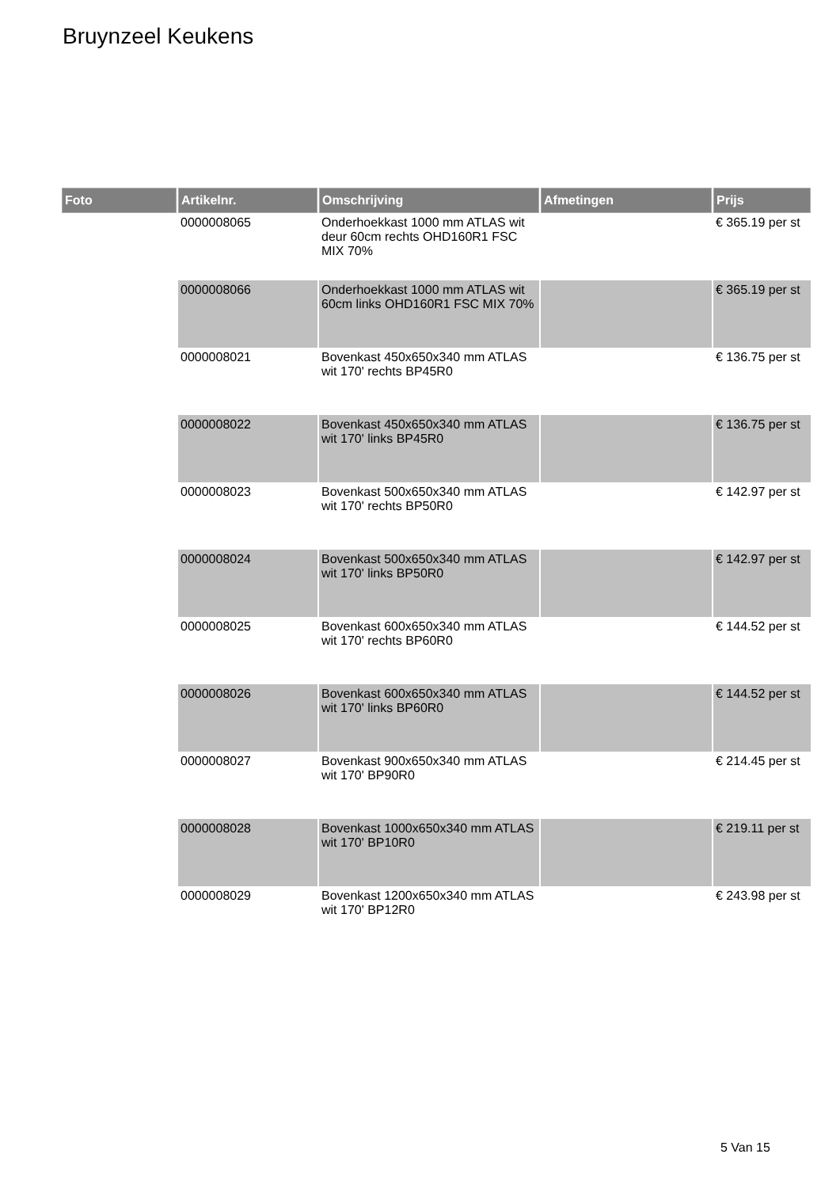Bruynzeel Keukens
| Foto | Artikelnr. | Omschrijving | Afmetingen | Prijs |
| --- | --- | --- | --- | --- |
| | 0000008065 | Onderhoekkast 1000 mm ATLAS wit deur 60cm rechts OHD160R1 FSC MIX 70% | | € 365.19 per st |
| | 0000008066 | Onderhoekkast 1000 mm ATLAS wit 60cm links OHD160R1 FSC MIX 70% | | € 365.19 per st |
| | 0000008021 | Bovenkast 450x650x340 mm ATLAS wit 170' rechts BP45R0 | | € 136.75 per st |
| | 0000008022 | Bovenkast 450x650x340 mm ATLAS wit 170' links BP45R0 | | € 136.75 per st |
| | 0000008023 | Bovenkast 500x650x340 mm ATLAS wit 170' rechts BP50R0 | | € 142.97 per st |
| | 0000008024 | Bovenkast 500x650x340 mm ATLAS wit 170' links BP50R0 | | € 142.97 per st |
| | 0000008025 | Bovenkast 600x650x340 mm ATLAS wit 170' rechts BP60R0 | | € 144.52 per st |
| | 0000008026 | Bovenkast 600x650x340 mm ATLAS wit 170' links BP60R0 | | € 144.52 per st |
| | 0000008027 | Bovenkast 900x650x340 mm ATLAS wit 170' BP90R0 | | € 214.45 per st |
| | 0000008028 | Bovenkast 1000x650x340 mm ATLAS wit 170' BP10R0 | | € 219.11 per st |
| | 0000008029 | Bovenkast 1200x650x340 mm ATLAS wit 170' BP12R0 | | € 243.98 per st |
5 Van 15